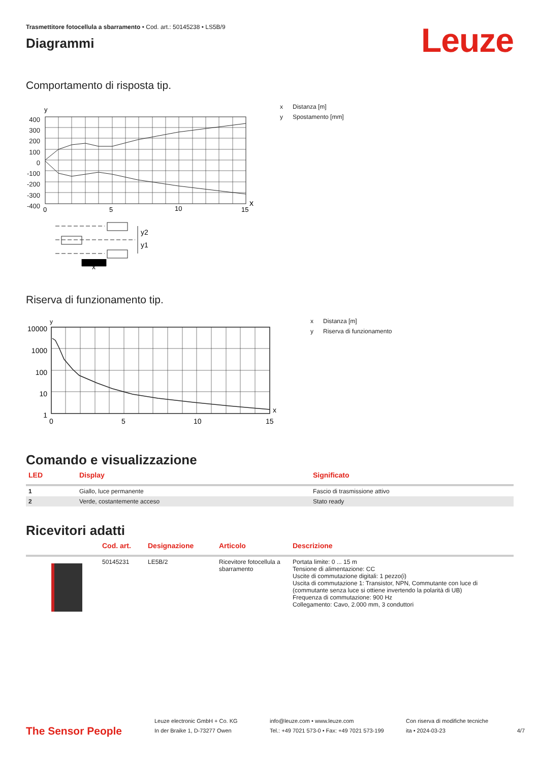Trasmettitore fotocellula a sbarramento • Cod. art.: 50145238 • LS5B/9
Diagrammi
Leuze
Comportamento di risposta tip.
y
400
300
200
100
0
-100
-200
-300
-400
0
5
10
15
x
x Distanza [m]
y Spostamento [mm]
y2
y1
x
Riserva di funzionamento tip.
y
10000
1000
100
10
1
0
5
10
15
x
x Distanza [m]
y Riserva di funzionamento
Comando e visualizzazione
| LED | Display | Significato |
| --- | --- | --- |
| 1 | Giallo, luce permanente | Fascio di trasmissione attivo |
| 2 | Verde, costantemente acceso | Stato ready |
Ricevitori adatti
| | Cod. art. | Designazione | Articolo | Descrizione |
| --- | --- | --- | --- | --- |
| | 50145231 | LE5B/2 | Ricevitore fotocellula a sbarramento | Portata limite: 0 ... 15 m Tensione di alimentazione: CC Uscite di commutazione digitali: 1 pezzo(i) Uscita di commutazione 1: Transistor, NPN, Commutante con luce di (commutante senza luce si ottiene invertendo la polarità di UB) Frequenza di commutazione: 900 Hz Collegamento: Cavo, 2.000 mm, 3 conduttori |
The Sensor People
Leuze electronic GmbH + Co. KG
In der Braike 1, D-73277 Owen
info@leuze.com • www.leuze.com
Tel.: +49 7021 573-0 • Fax: +49 7021 573-199
Con riserva di modifiche tecniche
ita • 2024-03-23
4/7